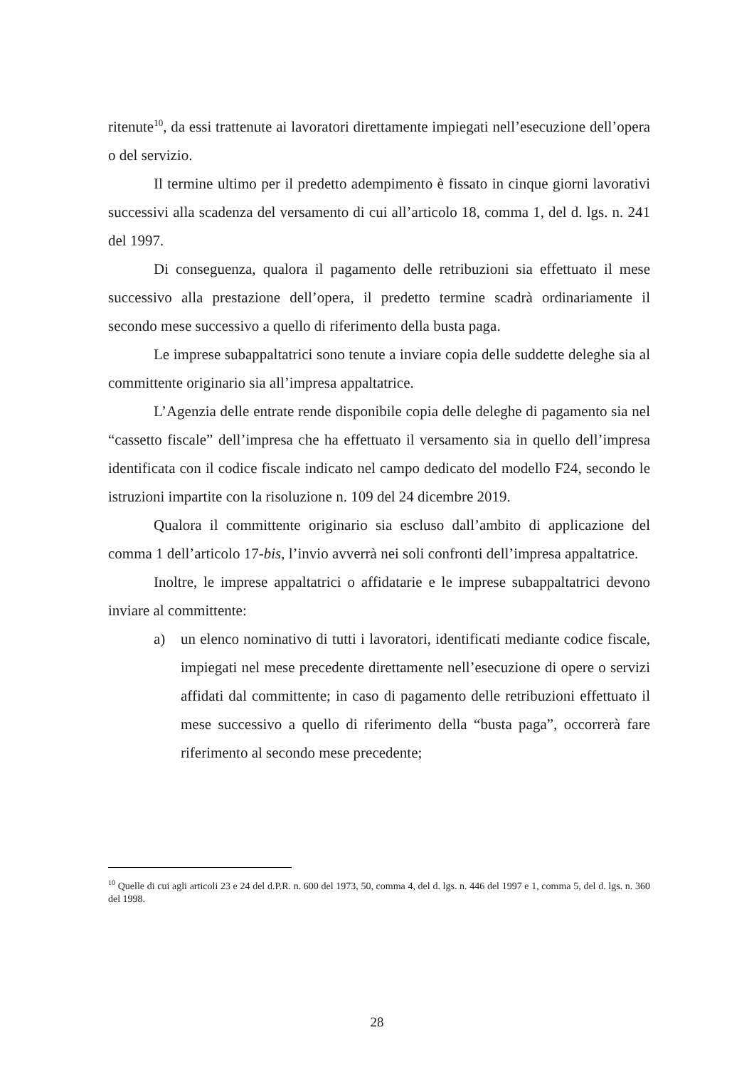ritenute<sup>10</sup>, da essi trattenute ai lavoratori direttamente impiegati nell’esecuzione dell’opera o del servizio.
Il termine ultimo per il predetto adempimento è fissato in cinque giorni lavorativi successivi alla scadenza del versamento di cui all’articolo 18, comma 1, del d. lgs. n. 241 del 1997.
Di conseguenza, qualora il pagamento delle retribuzioni sia effettuato il mese successivo alla prestazione dell’opera, il predetto termine scadrà ordinariamente il secondo mese successivo a quello di riferimento della busta paga.
Le imprese subappaltatrici sono tenute a inviare copia delle suddette deleghe sia al committente originario sia all’impresa appaltatrice.
L’Agenzia delle entrate rende disponibile copia delle deleghe di pagamento sia nel “cassetto fiscale” dell’impresa che ha effettuato il versamento sia in quello dell’impresa identificata con il codice fiscale indicato nel campo dedicato del modello F24, secondo le istruzioni impartite con la risoluzione n. 109 del 24 dicembre 2019.
Qualora il committente originario sia escluso dall’ambito di applicazione del comma 1 dell’articolo 17-bis, l’invio avverrà nei soli confronti dell’impresa appaltatrice.
Inoltre, le imprese appaltatrici o affidatarie e le imprese subappaltatrici devono inviare al committente:
a) un elenco nominativo di tutti i lavoratori, identificati mediante codice fiscale, impiegati nel mese precedente direttamente nell’esecuzione di opere o servizi affidati dal committente; in caso di pagamento delle retribuzioni effettuato il mese successivo a quello di riferimento della “busta paga”, occorrerà fare riferimento al secondo mese precedente;
<sup>10</sup> Quelle di cui agli articoli 23 e 24 del d.P.R. n. 600 del 1973, 50, comma 4, del d. lgs. n. 446 del 1997 e 1, comma 5, del d. lgs. n. 360 del 1998.
28